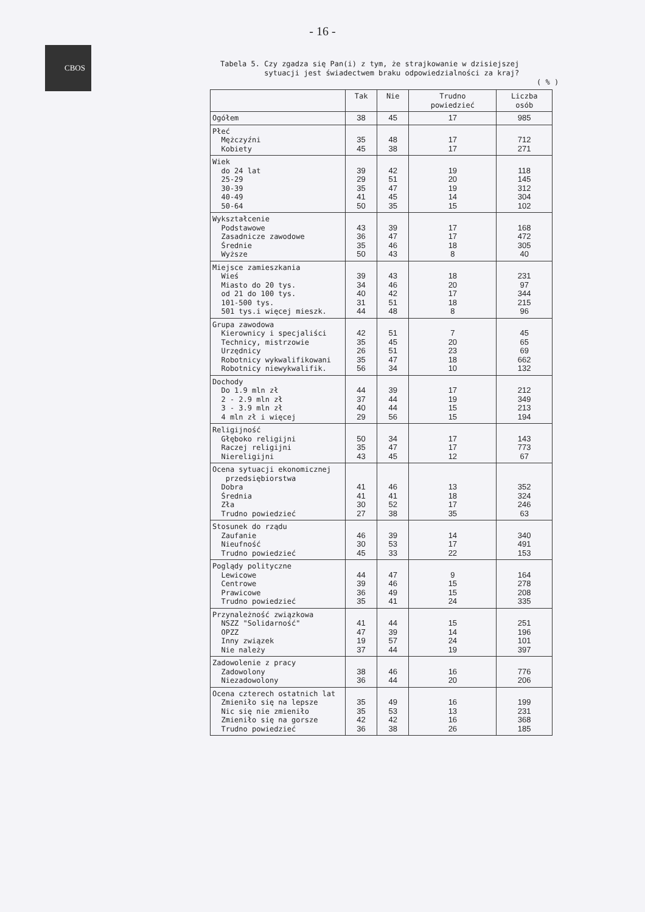- 16 -
CBOS
Tabela 5. Czy zgadza się Pan(i) z tym, że strajkowanie w dzisiejszej
sytuacji jest świadectwem braku odpowiedzialności za kraj?
( % )
| | Tak | Nie | Trudno powiedzieć | Liczba osób |
| --- | --- | --- | --- | --- |
| Ogółem | 38 | 45 | 17 | 985 |
| Płeć Mężczyźni Kobiety | 35 45 | 48 38 | 17 17 | 712 271 |
| Wiek do 24 lat 25-29 30-39 40-49 50-64 | 39 29 35 41 50 | 42 51 47 45 35 | 19 20 19 14 15 | 118 145 312 304 102 |
| Wykształcenie Podstawowe Zasadnicze zawodowe Średnie Wyższe | 43 36 35 50 | 39 47 46 43 | 17 17 18 8 | 168 472 305 40 |
| Miejsce zamieszkania Wieś Miasto do 20 tys. od 21 do 100 tys. 101-500 tys. 501 tys.i więcej mieszk. | 39 34 40 31 44 | 43 46 42 51 48 | 18 20 17 18 8 | 231 97 344 215 96 |
| Grupa zawodowa Kierownicy i specjaliści Technicy, mistrzowie Urzędnicy Robotnicy wykwalifikowani Robotnicy niewykwalifik. | 42 35 26 35 56 | 51 45 51 47 34 | 7 20 23 18 10 | 45 65 69 662 132 |
| Dochody Do 1.9 mln zł 2 - 2.9 mln zł 3 - 3.9 mln zł 4 mln zł i więcej | 44 37 40 29 | 39 44 44 56 | 17 19 15 15 | 212 349 213 194 |
| Religijność Głęboko religijni Raczej religijni Niereligijni | 50 35 43 | 34 47 45 | 17 17 12 | 143 773 67 |
| Ocena sytuacji ekonomicznej przedsiębiorstwa Dobra Średnia Zła Trudno powiedzieć | 41 41 30 27 | 46 41 52 38 | 13 18 17 35 | 352 324 246 63 |
| Stosunek do rządu Zaufanie Nieufność Trudno powiedzieć | 46 30 45 | 39 53 33 | 14 17 22 | 340 491 153 |
| Poglądy polityczne Lewicowe Centrowe Prawicowe Trudno powiedzieć | 44 39 36 35 | 47 46 49 41 | 9 15 15 24 | 164 278 208 335 |
| Przynależność związkowa NSZZ "Solidarność" OPZZ Inny związek Nie należy | 41 47 19 37 | 44 39 57 44 | 15 14 24 19 | 251 196 101 397 |
| Zadowolenie z pracy Zadowolony Niezadowolony | 38 36 | 46 44 | 16 20 | 776 206 |
| Ocena czterech ostatnich lat Zmieniło się na lepsze Nic się nie zmieniło Zmieniło się na gorsze Trudno powiedzieć | 35 35 42 36 | 49 53 42 38 | 16 13 16 26 | 199 231 368 185 |